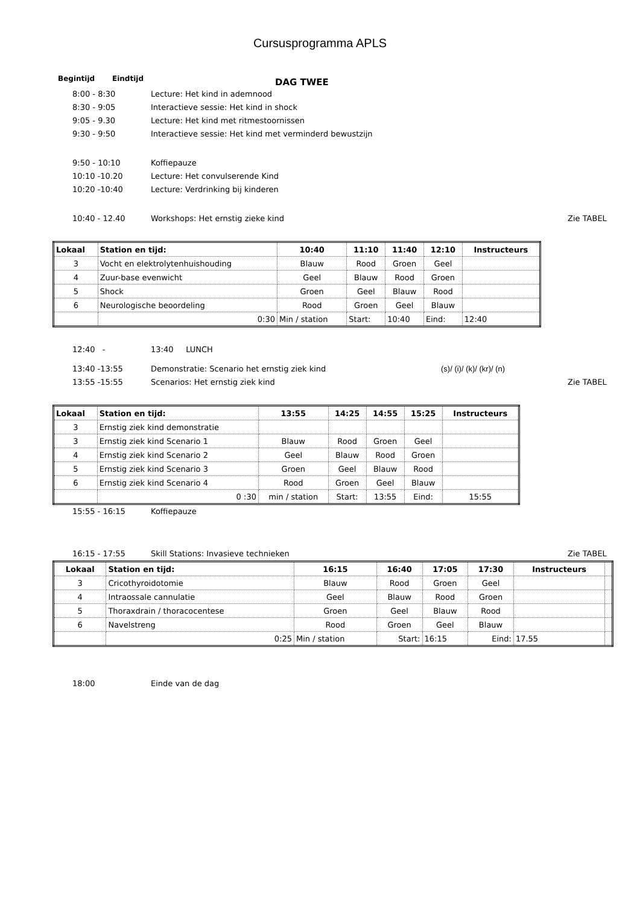Cursusprogramma APLS
Begintijd Eindtijd DAG TWEE
8:00 - 8:30 Lecture: Het kind in ademnood
8:30 - 9:05 Interactieve sessie: Het kind in shock
9:05 - 9.30 Lecture: Het kind met ritmestoornissen
9:30 - 9:50 Interactieve sessie: Het kind met verminderd bewustzijn
9:50 - 10:10 Koffiepauze
10:10 -10.20 Lecture: Het convulserende Kind
10:20 -10:40 Lecture: Verdrinking bij kinderen
10:40 - 12.40 Workshops: Het ernstig zieke kind Zie TABEL
| Lokaal | Station en tijd: | 10:40 | 11:10 | 11:40 | 12:10 | Instructeurs |
| --- | --- | --- | --- | --- | --- | --- |
| 3 | Vocht en elektrolytenhuishouding | Blauw | Rood | Groen | Geel | |
| 4 | Zuur-base evenwicht | Geel | Blauw | Rood | Groen | |
| 5 | Shock | Groen | Geel | Blauw | Rood | |
| 6 | Neurologische beoordeling | Rood | Groen | Geel | Blauw | |
| | 0:30 | Min / station | Start: | 10:40 | Eind: | 12:40 |
12:40 - 13:40 LUNCH
13:40 -13:55 Demonstratie: Scenario het ernstig ziek kind (s)/ (i)/ (k)/ (kr)/ (n)
13:55 -15:55 Scenarios: Het ernstig ziek kind Zie TABEL
| Lokaal | Station en tijd: | 13:55 | 14:25 | 14:55 | 15:25 | Instructeurs |
| --- | --- | --- | --- | --- | --- | --- |
| 3 | Ernstig ziek kind demonstratie | | | | | |
| 3 | Ernstig ziek kind Scenario 1 | Blauw | Rood | Groen | Geel | |
| 4 | Ernstig ziek kind Scenario 2 | Geel | Blauw | Rood | Groen | |
| 5 | Ernstig ziek kind Scenario 3 | Groen | Geel | Blauw | Rood | |
| 6 | Ernstig ziek kind Scenario 4 | Rood | Groen | Geel | Blauw | |
| | 0 :30 | min / station | Start: | 13:55 | Eind: | 15:55 |
15:55 - 16:15 Koffiepauze
16:15 - 17:55 Skill Stations: Invasieve technieken Zie TABEL
| Lokaal | Station en tijd: | 16:15 | 16:40 | 17:05 | 17:30 | Instructeurs | |
| --- | --- | --- | --- | --- | --- | --- | --- |
| 3 | Cricothyroidotomie | Blauw | Rood | Groen | Geel | | |
| 4 | Intraossale cannulatie | Geel | Blauw | Rood | Groen | | |
| 5 | Thoraxdrain / thoracocentese | Groen | Geel | Blauw | Rood | | |
| 6 | Navelstreng | Rood | Groen | Geel | Blauw | | |
| | 0:25 | Min / station | Start: | 16:15 | Eind: | 17.55 | |
18:00 Einde van de dag